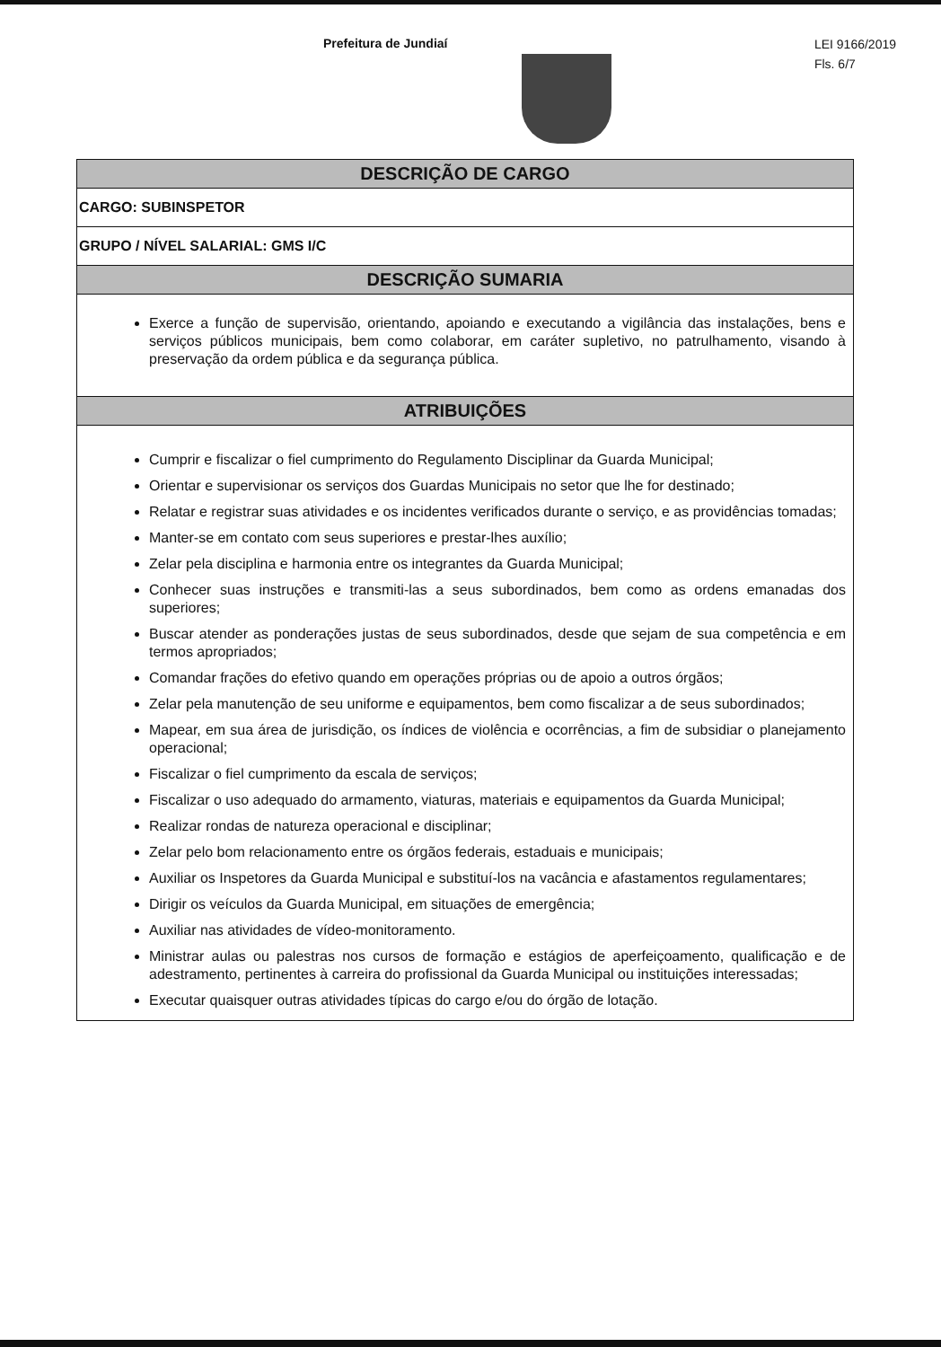LEI 9166/2019
Fls. 6/7
Prefeitura de Jundiaí
DESCRIÇÃO DE CARGO
CARGO: SUBINSPETOR
GRUPO / NÍVEL SALARIAL: GMS I/C
DESCRIÇÃO SUMARIA
Exerce a função de supervisão, orientando, apoiando e executando a vigilância das instalações, bens e serviços públicos municipais, bem como colaborar, em caráter supletivo, no patrulhamento, visando à preservação da ordem pública e da segurança pública.
ATRIBUIÇÕES
Cumprir e fiscalizar o fiel cumprimento do Regulamento Disciplinar da Guarda Municipal;
Orientar e supervisionar os serviços dos Guardas Municipais no setor que lhe for destinado;
Relatar e registrar suas atividades e os incidentes verificados durante o serviço, e as providências tomadas;
Manter-se em contato com seus superiores e prestar-lhes auxílio;
Zelar pela disciplina e harmonia entre os integrantes da Guarda Municipal;
Conhecer suas instruções e transmiti-las a seus subordinados, bem como as ordens emanadas dos superiores;
Buscar atender as ponderações justas de seus subordinados, desde que sejam de sua competência e em termos apropriados;
Comandar frações do efetivo quando em operações próprias ou de apoio a outros órgãos;
Zelar pela manutenção de seu uniforme e equipamentos, bem como fiscalizar a de seus subordinados;
Mapear, em sua área de jurisdição, os índices de violência e ocorrências, a fim de subsidiar o planejamento operacional;
Fiscalizar o fiel cumprimento da escala de serviços;
Fiscalizar o uso adequado do armamento, viaturas, materiais e equipamentos da Guarda Municipal;
Realizar rondas de natureza operacional e disciplinar;
Zelar pelo bom relacionamento entre os órgãos federais, estaduais e municipais;
Auxiliar os Inspetores da Guarda Municipal e substituí-los na vacância e afastamentos regulamentares;
Dirigir os veículos da Guarda Municipal, em situações de emergência;
Auxiliar nas atividades de vídeo-monitoramento.
Ministrar aulas ou palestras nos cursos de formação e estágios de aperfeiçoamento, qualificação e de adestramento, pertinentes à carreira do profissional da Guarda Municipal ou instituições interessadas;
Executar quaisquer outras atividades típicas do cargo e/ou do órgão de lotação.